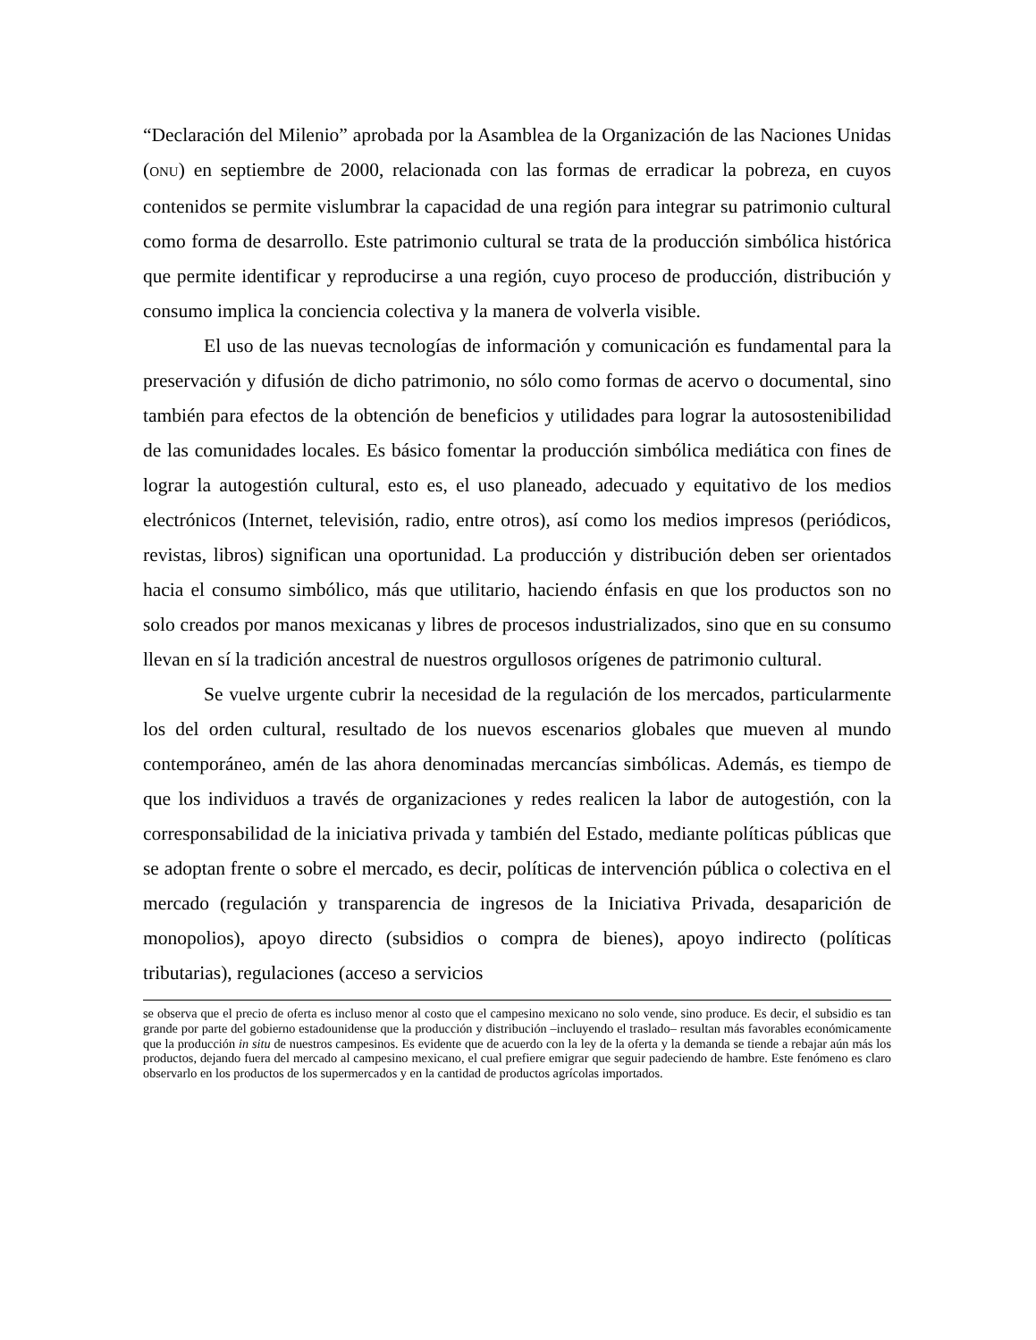“Declaración del Milenio” aprobada por la Asamblea de la Organización de las Naciones Unidas (ONU) en septiembre de 2000, relacionada con las formas de erradicar la pobreza, en cuyos contenidos se permite vislumbrar la capacidad de una región para integrar su patrimonio cultural como forma de desarrollo. Este patrimonio cultural se trata de la producción simbólica histórica que permite identificar y reproducirse a una región, cuyo proceso de producción, distribución y consumo implica la conciencia colectiva y la manera de volverla visible.
El uso de las nuevas tecnologías de información y comunicación es fundamental para la preservación y difusión de dicho patrimonio, no sólo como formas de acervo o documental, sino también para efectos de la obtención de beneficios y utilidades para lograr la autosostenibilidad de las comunidades locales. Es básico fomentar la producción simbólica mediática con fines de lograr la autogestión cultural, esto es, el uso planeado, adecuado y equitativo de los medios electrónicos (Internet, televisión, radio, entre otros), así como los medios impresos (periódicos, revistas, libros) significan una oportunidad. La producción y distribución deben ser orientados hacia el consumo simbólico, más que utilitario, haciendo énfasis en que los productos son no solo creados por manos mexicanas y libres de procesos industrializados, sino que en su consumo llevan en sí la tradición ancestral de nuestros orgullosos orígenes de patrimonio cultural.
Se vuelve urgente cubrir la necesidad de la regulación de los mercados, particularmente los del orden cultural, resultado de los nuevos escenarios globales que mueven al mundo contemporáneo, amén de las ahora denominadas mercancías simbólicas. Además, es tiempo de que los individuos a través de organizaciones y redes realicen la labor de autogestión, con la corresponsabilidad de la iniciativa privada y también del Estado, mediante políticas públicas que se adoptan frente o sobre el mercado, es decir, políticas de intervención pública o colectiva en el mercado (regulación y transparencia de ingresos de la Iniciativa Privada, desaparición de monopolios), apoyo directo (subsidios o compra de bienes), apoyo indirecto (políticas tributarias), regulaciones (acceso a servicios
se observa que el precio de oferta es incluso menor al costo que el campesino mexicano no solo vende, sino produce. Es decir, el subsidio es tan grande por parte del gobierno estadounidense que la producción y distribución –incluyendo el traslado– resultan más favorables económicamente que la producción in situ de nuestros campesinos. Es evidente que de acuerdo con la ley de la oferta y la demanda se tiende a rebajar aún más los productos, dejando fuera del mercado al campesino mexicano, el cual prefiere emigrar que seguir padeciendo de hambre. Este fenómeno es claro observarlo en los productos de los supermercados y en la cantidad de productos agrícolas importados.